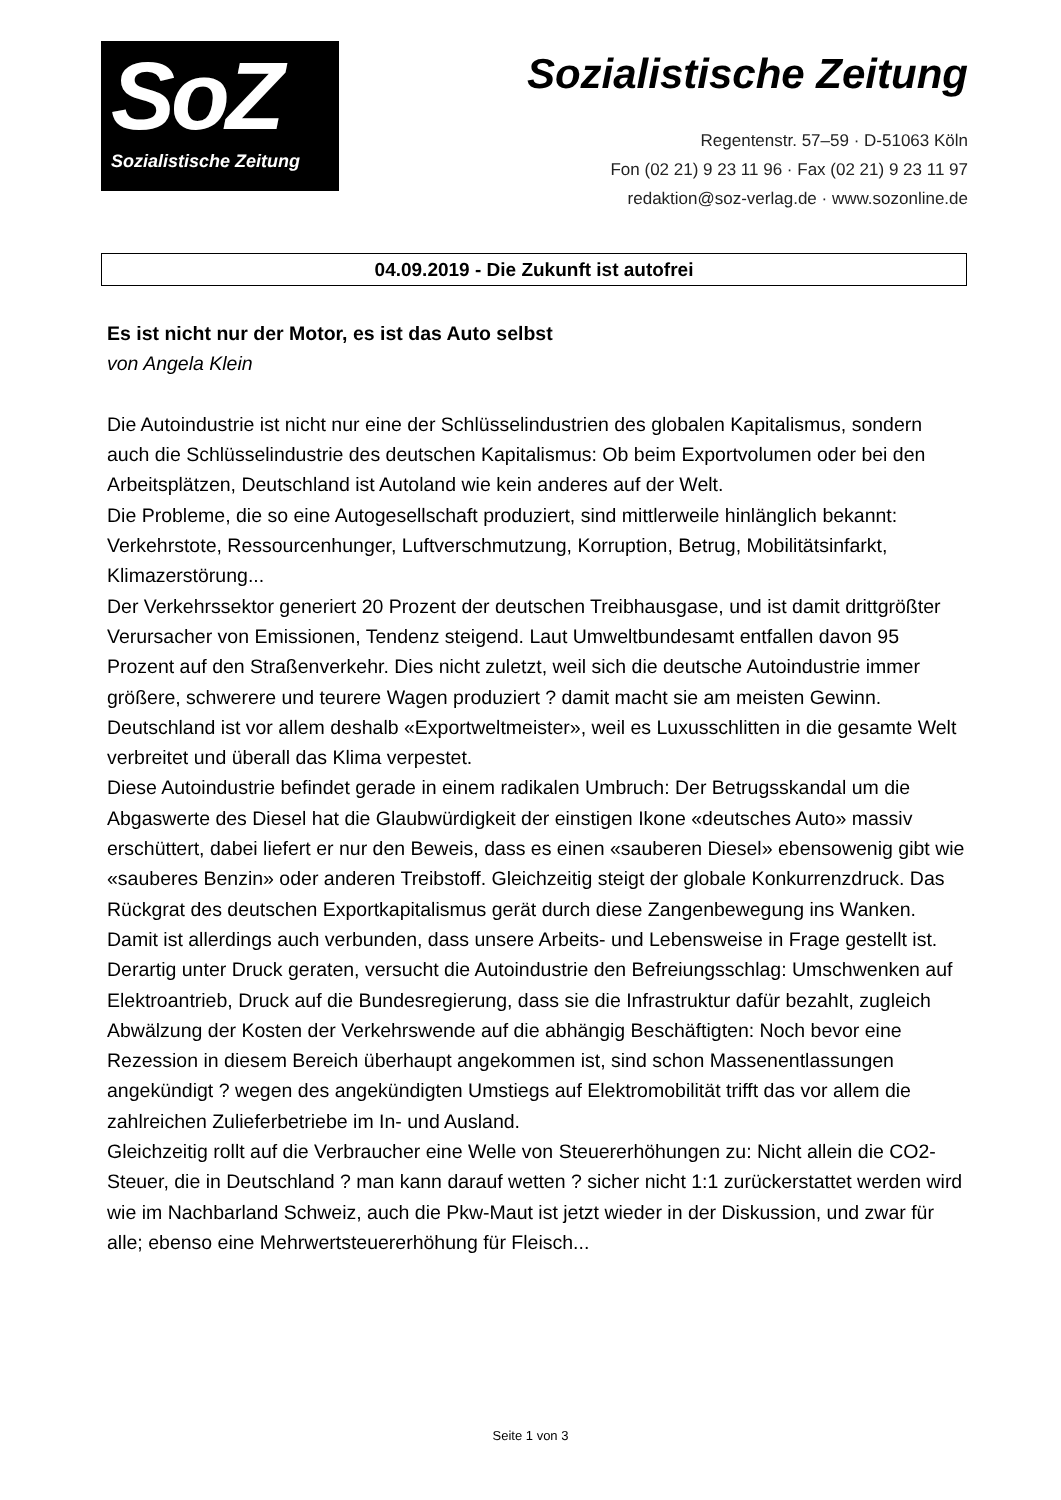SoZ
Sozialistische Zeitung
Sozialistische Zeitung
Regentenstr. 57–59 · D-51063 Köln
Fon (02 21) 9 23 11 96 · Fax (02 21) 9 23 11 97
redaktion@soz-verlag.de · www.sozonline.de
04.09.2019 - Die Zukunft ist autofrei
Es ist nicht nur der Motor, es ist das Auto selbst
von Angela Klein
Die Autoindustrie ist nicht nur eine der Schlüsselindustrien des globalen Kapitalismus, sondern auch die Schlüsselindustrie des deutschen Kapitalismus: Ob beim Exportvolumen oder bei den Arbeitsplätzen, Deutschland ist Autoland wie kein anderes auf der Welt.
Die Probleme, die so eine Autogesellschaft produziert, sind mittlerweile hinlänglich bekannt: Verkehrstote, Ressourcenhunger, Luftverschmutzung, Korruption, Betrug, Mobilitätsinfarkt, Klimazerstörung...
Der Verkehrssektor generiert 20 Prozent der deutschen Treibhausgase, und ist damit drittgrößter Verursacher von Emissionen, Tendenz steigend. Laut Umweltbundesamt entfallen davon 95 Prozent auf den Straßenverkehr. Dies nicht zuletzt, weil sich die deutsche Autoindustrie immer größere, schwerere und teurere Wagen produziert ? damit macht sie am meisten Gewinn. Deutschland ist vor allem deshalb «Exportweltmeister», weil es Luxusschlitten in die gesamte Welt verbreitet und überall das Klima verpestet.
Diese Autoindustrie befindet gerade in einem radikalen Umbruch: Der Betrugsskandal um die Abgaswerte des Diesel hat die Glaubwürdigkeit der einstigen Ikone «deutsches Auto» massiv erschüttert, dabei liefert er nur den Beweis, dass es einen «sauberen Diesel» ebensowenig gibt wie «sauberes Benzin» oder anderen Treibstoff. Gleichzeitig steigt der globale Konkurrenzdruck. Das Rückgrat des deutschen Exportkapitalismus gerät durch diese Zangenbewegung ins Wanken. Damit ist allerdings auch verbunden, dass unsere Arbeits- und Lebensweise in Frage gestellt ist.
Derartig unter Druck geraten, versucht die Autoindustrie den Befreiungsschlag: Umschwenken auf Elektroantrieb, Druck auf die Bundesregierung, dass sie die Infrastruktur dafür bezahlt, zugleich Abwälzung der Kosten der Verkehrswende auf die abhängig Beschäftigten: Noch bevor eine Rezession in diesem Bereich überhaupt angekommen ist, sind schon Massenentlassungen angekündigt ? wegen des angekündigten Umstiegs auf Elektromobilität trifft das vor allem die zahlreichen Zulieferbetriebe im In- und Ausland.
Gleichzeitig rollt auf die Verbraucher eine Welle von Steuererhöhungen zu: Nicht allein die CO2-Steuer, die in Deutschland ? man kann darauf wetten ? sicher nicht 1:1 zurückerstattet werden wird wie im Nachbarland Schweiz, auch die Pkw-Maut ist jetzt wieder in der Diskussion, und zwar für alle; ebenso eine Mehrwertsteuererhöhung für Fleisch...
Seite 1 von 3